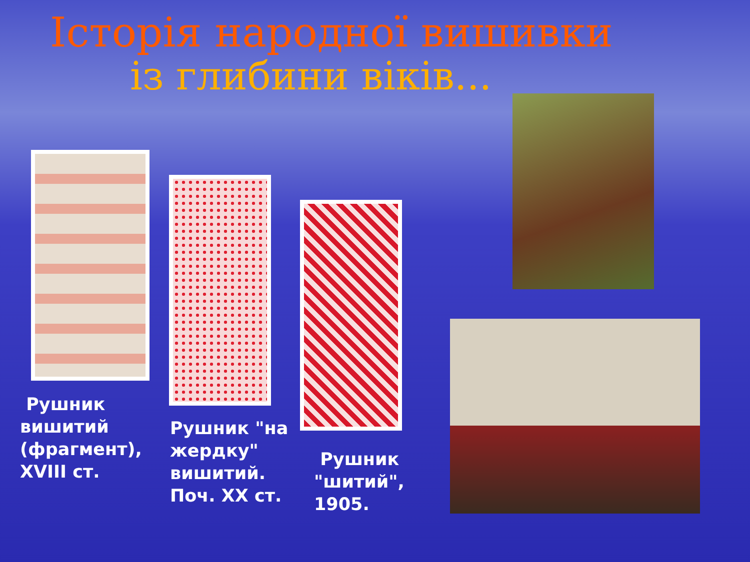Історія народної вишивки
із глибини віків...
Рушник
вишитий
(фрагмент),
XVIII ст.
Рушник "на
жердку"
вишитий.
Поч. XX ст.
Рушник
"шитий",
1905.